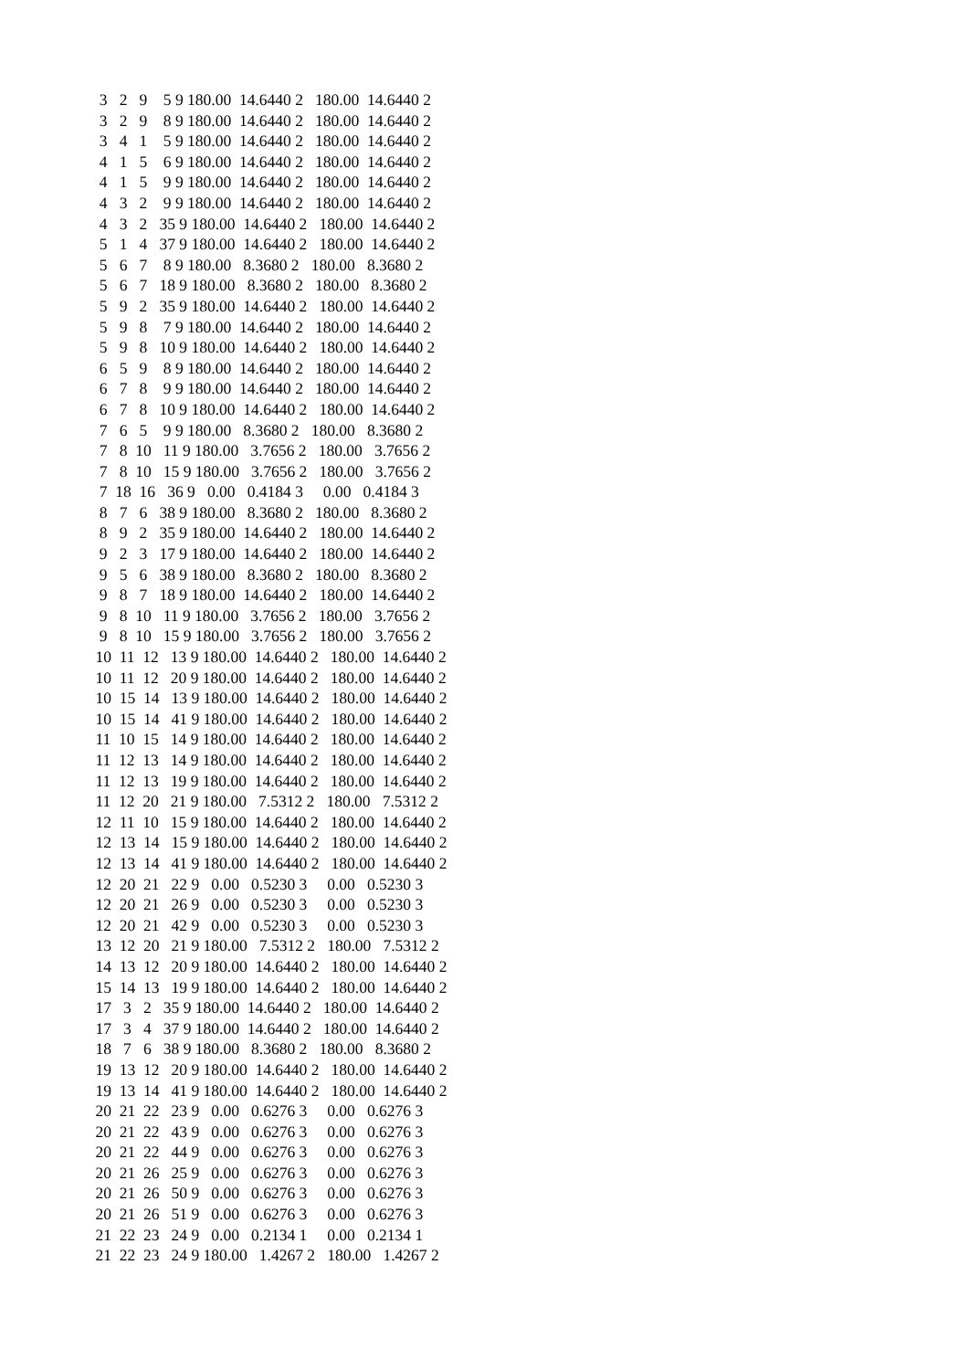3   2   9    5 9 180.00  14.6440 2   180.00  14.6440 2
  3   2   9    8 9 180.00  14.6440 2   180.00  14.6440 2
  3   4   1    5 9 180.00  14.6440 2   180.00  14.6440 2
  4   1   5    6 9 180.00  14.6440 2   180.00  14.6440 2
  4   1   5    9 9 180.00  14.6440 2   180.00  14.6440 2
  4   3   2    9 9 180.00  14.6440 2   180.00  14.6440 2
  4   3   2   35 9 180.00  14.6440 2   180.00  14.6440 2
  5   1   4   37 9 180.00  14.6440 2   180.00  14.6440 2
  5   6   7    8 9 180.00   8.3680 2   180.00   8.3680 2
  5   6   7   18 9 180.00   8.3680 2   180.00   8.3680 2
  5   9   2   35 9 180.00  14.6440 2   180.00  14.6440 2
  5   9   8    7 9 180.00  14.6440 2   180.00  14.6440 2
  5   9   8   10 9 180.00  14.6440 2   180.00  14.6440 2
  6   5   9    8 9 180.00  14.6440 2   180.00  14.6440 2
  6   7   8    9 9 180.00  14.6440 2   180.00  14.6440 2
  6   7   8   10 9 180.00  14.6440 2   180.00  14.6440 2
  7   6   5    9 9 180.00   8.3680 2   180.00   8.3680 2
  7   8  10   11 9 180.00   3.7656 2   180.00   3.7656 2
  7   8  10   15 9 180.00   3.7656 2   180.00   3.7656 2
  7  18  16   36 9   0.00   0.4184 3     0.00   0.4184 3
  8   7   6   38 9 180.00   8.3680 2   180.00   8.3680 2
  8   9   2   35 9 180.00  14.6440 2   180.00  14.6440 2
  9   2   3   17 9 180.00  14.6440 2   180.00  14.6440 2
  9   5   6   38 9 180.00   8.3680 2   180.00   8.3680 2
  9   8   7   18 9 180.00  14.6440 2   180.00  14.6440 2
  9   8  10   11 9 180.00   3.7656 2   180.00   3.7656 2
  9   8  10   15 9 180.00   3.7656 2   180.00   3.7656 2
 10  11  12   13 9 180.00  14.6440 2   180.00  14.6440 2
 10  11  12   20 9 180.00  14.6440 2   180.00  14.6440 2
 10  15  14   13 9 180.00  14.6440 2   180.00  14.6440 2
 10  15  14   41 9 180.00  14.6440 2   180.00  14.6440 2
 11  10  15   14 9 180.00  14.6440 2   180.00  14.6440 2
 11  12  13   14 9 180.00  14.6440 2   180.00  14.6440 2
 11  12  13   19 9 180.00  14.6440 2   180.00  14.6440 2
 11  12  20   21 9 180.00   7.5312 2   180.00   7.5312 2
 12  11  10   15 9 180.00  14.6440 2   180.00  14.6440 2
 12  13  14   15 9 180.00  14.6440 2   180.00  14.6440 2
 12  13  14   41 9 180.00  14.6440 2   180.00  14.6440 2
 12  20  21   22 9   0.00   0.5230 3     0.00   0.5230 3
 12  20  21   26 9   0.00   0.5230 3     0.00   0.5230 3
 12  20  21   42 9   0.00   0.5230 3     0.00   0.5230 3
 13  12  20   21 9 180.00   7.5312 2   180.00   7.5312 2
 14  13  12   20 9 180.00  14.6440 2   180.00  14.6440 2
 15  14  13   19 9 180.00  14.6440 2   180.00  14.6440 2
 17   3   2   35 9 180.00  14.6440 2   180.00  14.6440 2
 17   3   4   37 9 180.00  14.6440 2   180.00  14.6440 2
 18   7   6   38 9 180.00   8.3680 2   180.00   8.3680 2
 19  13  12   20 9 180.00  14.6440 2   180.00  14.6440 2
 19  13  14   41 9 180.00  14.6440 2   180.00  14.6440 2
 20  21  22   23 9   0.00   0.6276 3     0.00   0.6276 3
 20  21  22   43 9   0.00   0.6276 3     0.00   0.6276 3
 20  21  22   44 9   0.00   0.6276 3     0.00   0.6276 3
 20  21  26   25 9   0.00   0.6276 3     0.00   0.6276 3
 20  21  26   50 9   0.00   0.6276 3     0.00   0.6276 3
 20  21  26   51 9   0.00   0.6276 3     0.00   0.6276 3
 21  22  23   24 9   0.00   0.2134 1     0.00   0.2134 1
 21  22  23   24 9 180.00   1.4267 2   180.00   1.4267 2